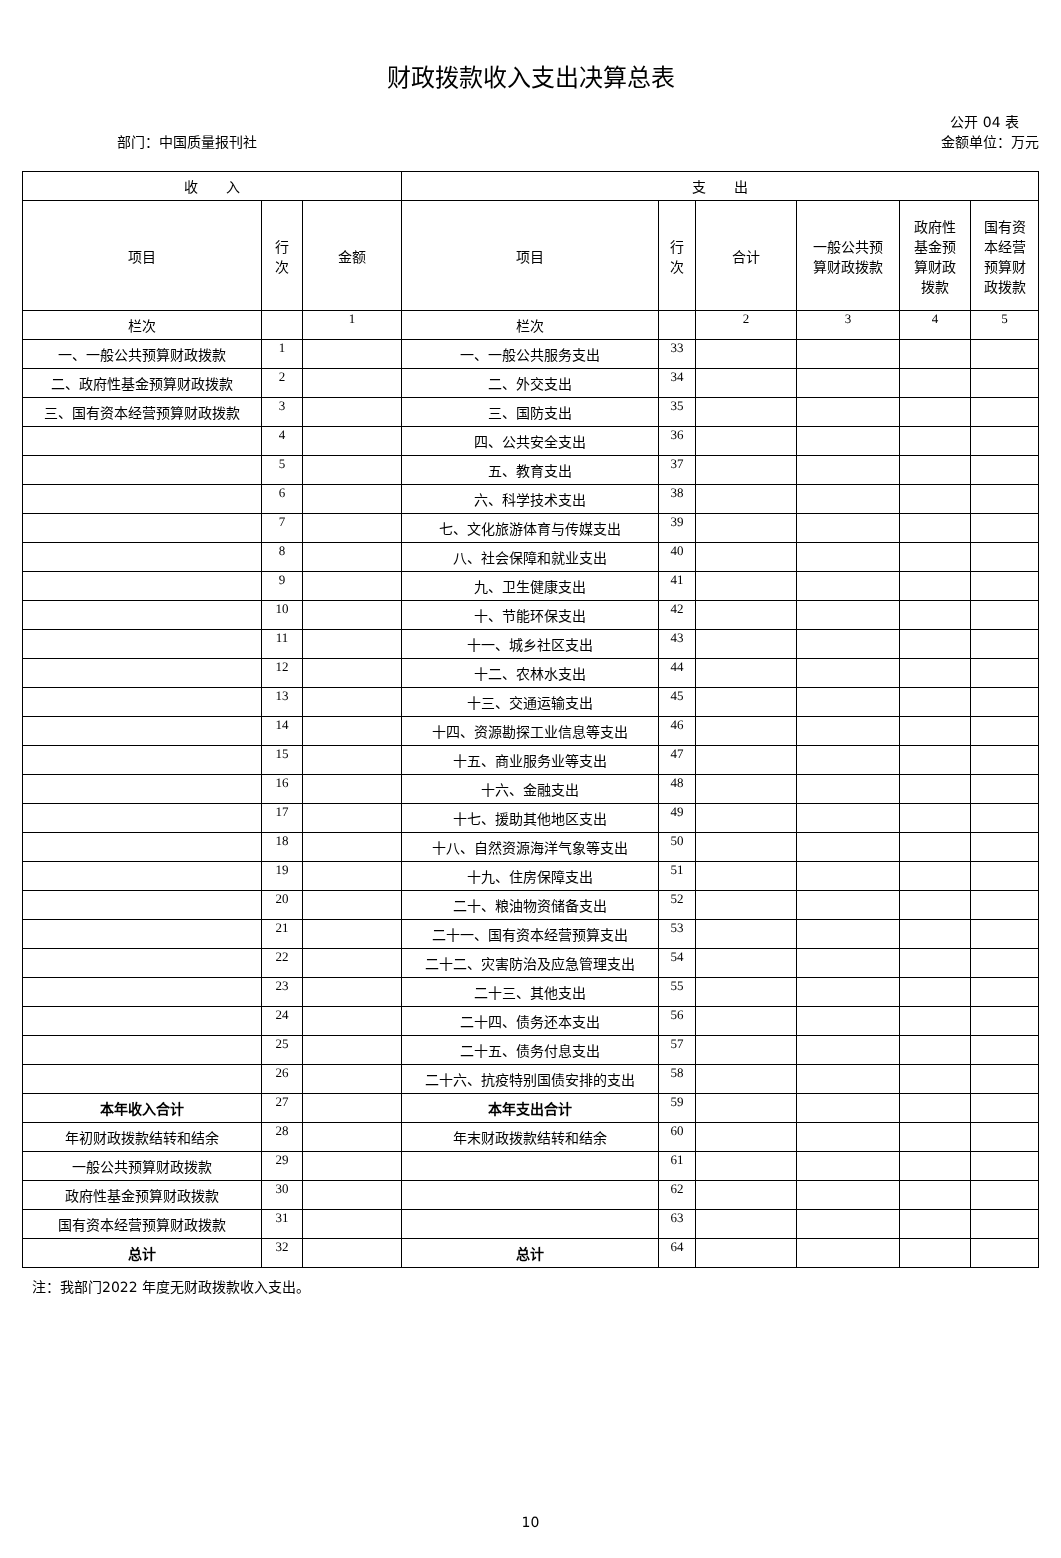财政拨款收入支出决算总表
公开 04 表
部门：中国质量报刊社 金额单位：万元
| 收 入 | | | 支 出 | | | | | |
| --- | --- | --- | --- | --- | --- | --- | --- | --- |
| 项目 | 行 次 | 金额 | 项目 | 行 次 | 合计 | 一般公共预 算财政拨款 | 政府性 基金预 算财政 拨款 | 国有资 本经营 预算财 政拨款 |
| 栏次 | | 1 | 栏次 | | 2 | 3 | 4 | 5 |
| 一、一般公共预算财政拨款 | 1 | | 一、一般公共服务支出 | 33 | | | | |
| 二、政府性基金预算财政拨款 | 2 | | 二、外交支出 | 34 | | | | |
| 三、国有资本经营预算财政拨款 | 3 | | 三、国防支出 | 35 | | | | |
| | 4 | | 四、公共安全支出 | 36 | | | | |
| | 5 | | 五、教育支出 | 37 | | | | |
| | 6 | | 六、科学技术支出 | 38 | | | | |
| | 7 | | 七、文化旅游体育与传媒支出 | 39 | | | | |
| | 8 | | 八、社会保障和就业支出 | 40 | | | | |
| | 9 | | 九、卫生健康支出 | 41 | | | | |
| | 10 | | 十、节能环保支出 | 42 | | | | |
| | 11 | | 十一、城乡社区支出 | 43 | | | | |
| | 12 | | 十二、农林水支出 | 44 | | | | |
| | 13 | | 十三、交通运输支出 | 45 | | | | |
| | 14 | | 十四、资源勘探工业信息等支出 | 46 | | | | |
| | 15 | | 十五、商业服务业等支出 | 47 | | | | |
| | 16 | | 十六、金融支出 | 48 | | | | |
| | 17 | | 十七、援助其他地区支出 | 49 | | | | |
| | 18 | | 十八、自然资源海洋气象等支出 | 50 | | | | |
| | 19 | | 十九、住房保障支出 | 51 | | | | |
| | 20 | | 二十、粮油物资储备支出 | 52 | | | | |
| | 21 | | 二十一、国有资本经营预算支出 | 53 | | | | |
| | 22 | | 二十二、灾害防治及应急管理支出 | 54 | | | | |
| | 23 | | 二十三、其他支出 | 55 | | | | |
| | 24 | | 二十四、债务还本支出 | 56 | | | | |
| | 25 | | 二十五、债务付息支出 | 57 | | | | |
| | 26 | | 二十六、抗疫特别国债安排的支出 | 58 | | | | |
| 本年收入合计 | 27 | | 本年支出合计 | 59 | | | | |
| 年初财政拨款结转和结余 | 28 | | 年末财政拨款结转和结余 | 60 | | | | |
| 一般公共预算财政拨款 | 29 | | | 61 | | | | |
| 政府性基金预算财政拨款 | 30 | | | 62 | | | | |
| 国有资本经营预算财政拨款 | 31 | | | 63 | | | | |
| 总计 | 32 | | 总计 | 64 | | | | |
注：我部门2022 年度无财政拨款收入支出。
10